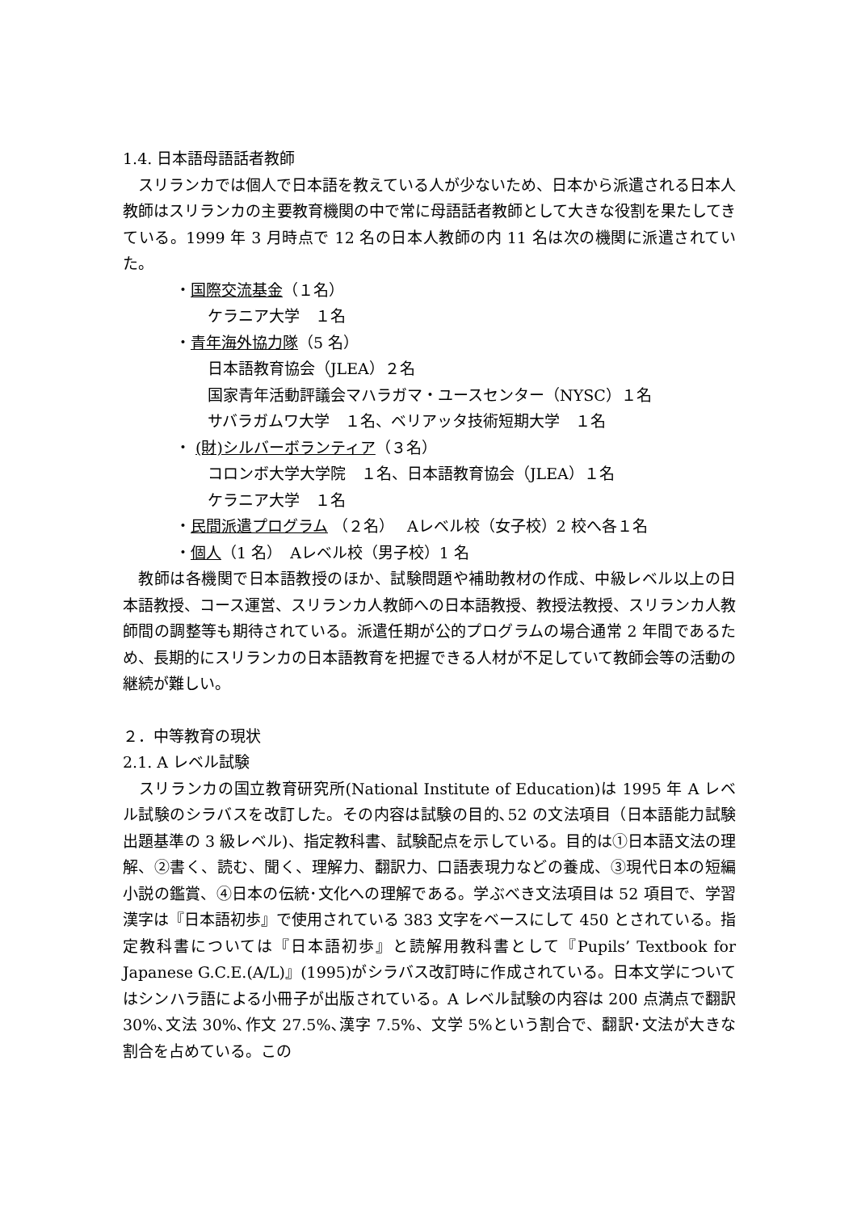1.4. 日本語母語話者教師
　スリランカでは個人で日本語を教えている人が少ないため、日本から派遣される日本人教師はスリランカの主要教育機関の中で常に母語話者教師として大きな役割を果たしてきている。1999 年 3 月時点で 12 名の日本人教師の内 11 名は次の機関に派遣されていた。
・国際交流基金（１名）
ケラニア大学　１名
・青年海外協力隊（5 名）
日本語教育協会（JLEA）２名
国家青年活動評議会マハラガマ・ユースセンター（NYSC）１名
サバラガムワ大学　１名、ベリアッタ技術短期大学　１名
・ (財)シルバーボランティア（３名）
コロンボ大学大学院　１名、日本語教育協会（JLEA）１名
ケラニア大学　１名
・民間派遣プログラム （２名）　 Aレベル校（女子校）2 校へ各１名
・個人（1 名）　Aレベル校（男子校）1 名
　教師は各機関で日本語教授のほか、試験問題や補助教材の作成、中級レベル以上の日本語教授、コース運営、スリランカ人教師への日本語教授、教授法教授、スリランカ人教師間の調整等も期待されている。派遣任期が公的プログラムの場合通常 2 年間であるため、長期的にスリランカの日本語教育を把握できる人材が不足していて教師会等の活動の継続が難しい。
２．中等教育の現状
2.1. A レベル試験
　スリランカの国立教育研究所(National Institute of Education)は 1995 年 A レベル試験のシラバスを改訂した。その内容は試験の目的､52 の文法項目（日本語能力試験出題基準の 3 級レベル)、指定教科書、試験配点を示している。目的は①日本語文法の理解、②書く、読む、聞く、理解力、翻訳力、口語表現力などの養成、③現代日本の短編小説の鑑賞、④日本の伝統･文化への理解である。学ぶべき文法項目は 52 項目で、学習漢字は『日本語初歩』で使用されている 383 文字をベースにして 450 とされている。指定教科書については『日本語初歩』と読解用教科書として『Pupils’ Textbook for Japanese G.C.E.(A/L)』(1995)がシラバス改訂時に作成されている。日本文学についてはシンハラ語による小冊子が出版されている。A レベル試験の内容は 200 点満点で翻訳 30%､文法 30%､作文 27.5%､漢字 7.5%、文学 5%という割合で、翻訳･文法が大きな割合を占めている。この